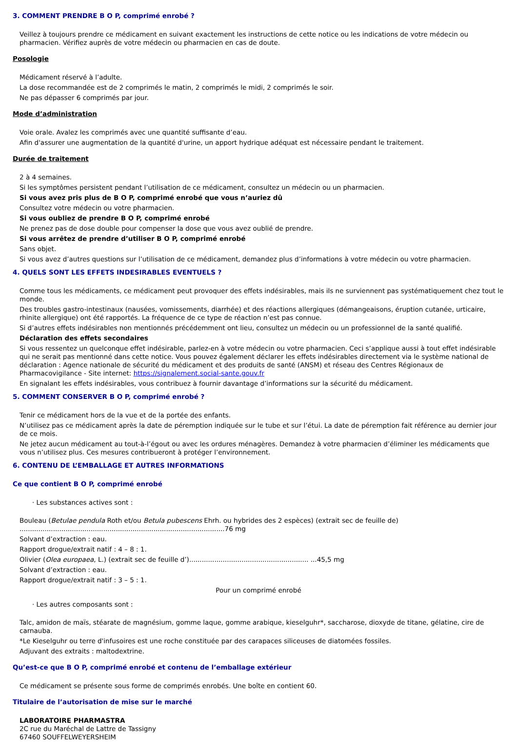3. COMMENT PRENDRE B O P, comprimé enrobé ?
Veillez à toujours prendre ce médicament en suivant exactement les instructions de cette notice ou les indications de votre médecin ou pharmacien. Vérifiez auprès de votre médecin ou pharmacien en cas de doute.
Posologie
Médicament réservé à l’adulte.
La dose recommandée est de 2 comprimés le matin, 2 comprimés le midi, 2 comprimés le soir.
Ne pas dépasser 6 comprimés par jour.
Mode d’administration
Voie orale. Avalez les comprimés avec une quantité suffisante d’eau.
Afin d'assurer une augmentation de la quantité d'urine, un apport hydrique adéquat est nécessaire pendant le traitement.
Durée de traitement
2 à 4 semaines.
Si les symptômes persistent pendant l’utilisation de ce médicament, consultez un médecin ou un pharmacien.
Si vous avez pris plus de B O P, comprimé enrobé que vous n’auriez dû
Consultez votre médecin ou votre pharmacien.
Si vous oubliez de prendre B O P, comprimé enrobé
Ne prenez pas de dose double pour compenser la dose que vous avez oublié de prendre.
Si vous arrêtez de prendre d’utiliser B O P, comprimé enrobé
Sans objet.
Si vous avez d’autres questions sur l’utilisation de ce médicament, demandez plus d’informations à votre médecin ou votre pharmacien.
4. QUELS SONT LES EFFETS INDESIRABLES EVENTUELS ?
Comme tous les médicaments, ce médicament peut provoquer des effets indésirables, mais ils ne surviennent pas systématiquement chez tout le monde.
Des troubles gastro-intestinaux (nausées, vomissements, diarrhée) et des réactions allergiques (démangeaisons, éruption cutanée, urticaire, rhinite allergique) ont été rapportés. La fréquence de ce type de réaction n’est pas connue.
Si d’autres effets indésirables non mentionnés précédemment ont lieu, consultez un médecin ou un professionnel de la santé qualifié.
Déclaration des effets secondaires
Si vous ressentez un quelconque effet indésirable, parlez-en à votre médecin ou votre pharmacien. Ceci s’applique aussi à tout effet indésirable qui ne serait pas mentionné dans cette notice. Vous pouvez également déclarer les effets indésirables directement via le système national de déclaration : Agence nationale de sécurité du médicament et des produits de santé (ANSM) et réseau des Centres Régionaux de Pharmacovigilance - Site internet: https://signalement.social-sante.gouv.fr
En signalant les effets indésirables, vous contribuez à fournir davantage d’informations sur la sécurité du médicament.
5. COMMENT CONSERVER B O P, comprimé enrobé ?
Tenir ce médicament hors de la vue et de la portée des enfants.
N’utilisez pas ce médicament après la date de péremption indiquée sur le tube et sur l’étui. La date de péremption fait référence au dernier jour de ce mois.
Ne jetez aucun médicament au tout-à-l’égout ou avec les ordures ménagères. Demandez à votre pharmacien d’éliminer les médicaments que vous n’utilisez plus. Ces mesures contribueront à protéger l’environnement.
6. CONTENU DE L’EMBALLAGE ET AUTRES INFORMATIONS
Ce que contient B O P, comprimé enrobé
· Les substances actives sont :
Bouleau (Betulae pendula Roth et/ou Betula pubescens Ehrh. ou hybrides des 2 espèces) (extrait sec de feuille de) ..................................................................................................76 mg
Solvant d’extraction : eau.
Rapport drogue/extrait natif : 4 – 8 : 1.
Olivier (Olea europaea, L.) (extrait sec de feuille d’)......................................................... ...45,5 mg
Solvant d’extraction : eau.
Rapport drogue/extrait natif : 3 – 5 : 1.
Pour un comprimé enrobé
· Les autres composants sont :
Talc, amidon de maïs, stéarate de magnésium, gomme laque, gomme arabique, kieselguhr*, saccharose, dioxyde de titane, gélatine, cire de carnauba.
*Le Kieselguhr ou terre d'infusoires est une roche constituée par des carapaces siliceuses de diatomées fossiles.
Adjuvant des extraits : maltodextrine.
Qu’est-ce que B O P, comprimé enrobé et contenu de l’emballage extérieur
Ce médicament se présente sous forme de comprimés enrobés. Une boîte en contient 60.
Titulaire de l’autorisation de mise sur le marché
LABORATOIRE PHARMASTRA
2C rue du Maréchal de Lattre de Tassigny
67460 SOUFFELWEYERSHEIM